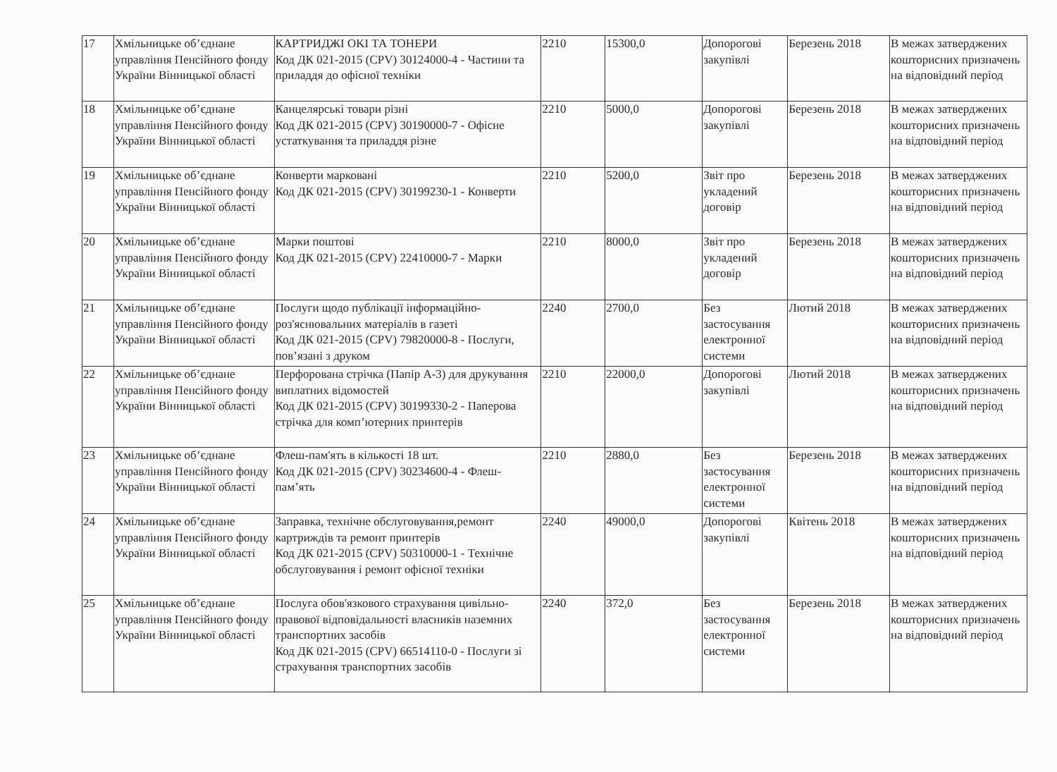| 17 | Хмільницьке об’єднане управління Пенсійного фонду України Вінницької області | КАРТРИДЖІ OKI ТА ТОНЕРИ Код ДК 021-2015 (CPV) 30124000-4 - Частини та приладдя до офісної техніки | 2210 | 15300,0 | Допорогові закупівлі | Березень 2018 | В межах затверджених кошторисних призначень на відповідний період |
| 18 | Хмільницьке об’єднане управління Пенсійного фонду України Вінницької області | Канцелярські товари різні Код ДК 021-2015 (CPV) 30190000-7 - Офісне устаткування та приладдя різне | 2210 | 5000,0 | Допорогові закупівлі | Березень 2018 | В межах затверджених кошторисних призначень на відповідний період |
| 19 | Хмільницьке об’єднане управління Пенсійного фонду України Вінницької області | Конверти марковані Код ДК 021-2015 (CPV) 30199230-1 - Конверти | 2210 | 5200,0 | Звіт про укладений договір | Березень 2018 | В межах затверджених кошторисних призначень на відповідний період |
| 20 | Хмільницьке об’єднане управління Пенсійного фонду України Вінницької області | Марки поштові Код ДК 021-2015 (CPV) 22410000-7 - Марки | 2210 | 8000,0 | Звіт про укладений договір | Березень 2018 | В межах затверджених кошторисних призначень на відповідний період |
| 21 | Хмільницьке об’єднане управління Пенсійного фонду України Вінницької області | Послуги щодо публікації інформаційно-роз'яснювальних матеріалів в газеті Код ДК 021-2015 (CPV) 79820000-8 - Послуги, пов’язані з друком | 2240 | 2700,0 | Без застосування електронної системи | Лютий 2018 | В межах затверджених кошторисних призначень на відповідний період |
| 22 | Хмільницьке об’єднане управління Пенсійного фонду України Вінницької області | Перфорована стрічка (Папір А-3) для друкування виплатних відомостей Код ДК 021-2015 (CPV) 30199330-2 - Паперова стрічка для комп’ютерних принтерів | 2210 | 22000,0 | Допорогові закупівлі | Лютий 2018 | В межах затверджених кошторисних призначень на відповідний період |
| 23 | Хмільницьке об’єднане управління Пенсійного фонду України Вінницької області | Флеш-пам'ять в кількості 18 шт. Код ДК 021-2015 (CPV) 30234600-4 - Флеш-пам’ять | 2210 | 2880,0 | Без застосування електронної системи | Березень 2018 | В межах затверджених кошторисних призначень на відповідний період |
| 24 | Хмільницьке об’єднане управління Пенсійного фонду України Вінницької області | Заправка, технічне обслуговування,ремонт картриждів та ремонт принтерів Код ДК 021-2015 (CPV) 50310000-1 - Технічне обслуговування і ремонт офісної техніки | 2240 | 49000,0 | Допорогові закупівлі | Квітень 2018 | В межах затверджених кошторисних призначень на відповідний період |
| 25 | Хмільницьке об’єднане управління Пенсійного фонду України Вінницької області | Послуга обов'язкового страхування цивільно-правової відповідальності власників наземних транспортних засобів Код ДК 021-2015 (CPV) 66514110-0 - Послуги зі страхування транспортних засобів | 2240 | 372,0 | Без застосування електронної системи | Березень 2018 | В межах затверджених кошторисних призначень на відповідний період |